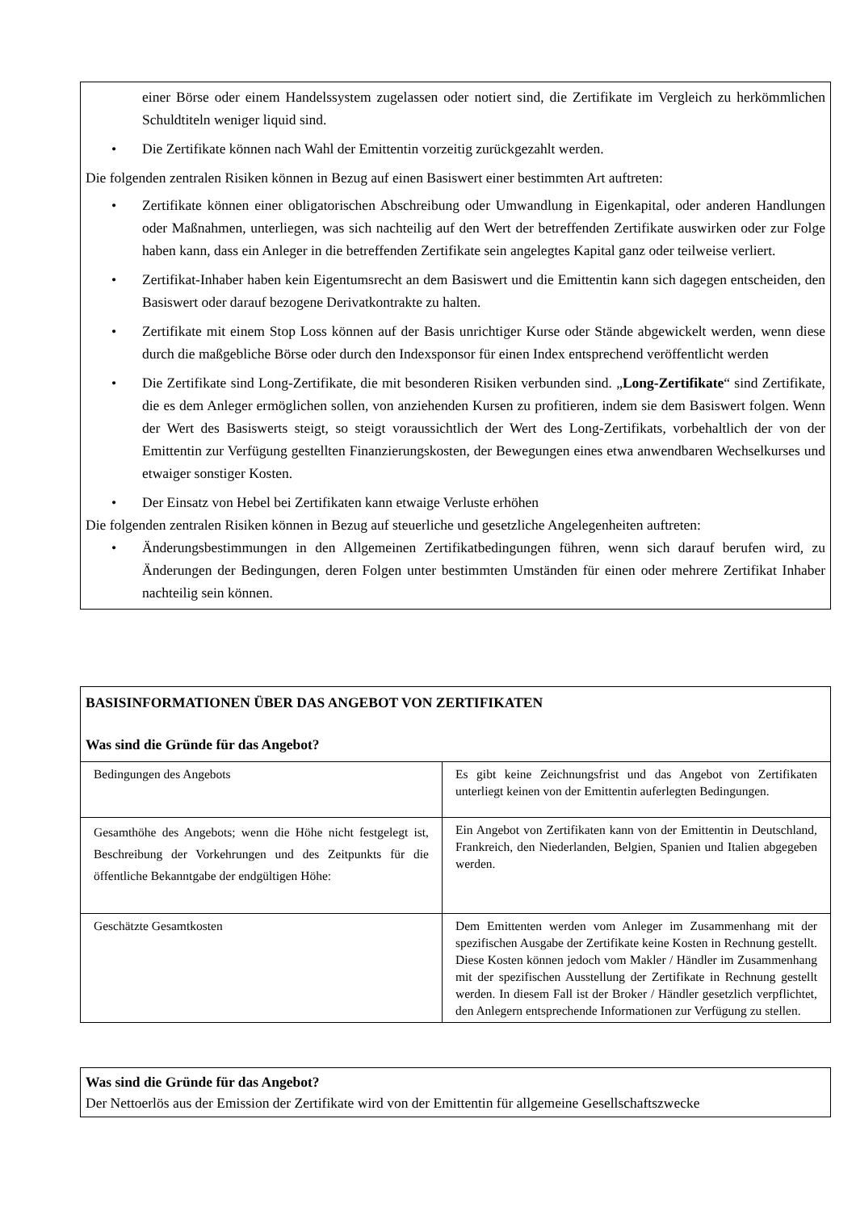einer Börse oder einem Handelssystem zugelassen oder notiert sind, die Zertifikate im Vergleich zu herkömmlichen Schuldtiteln weniger liquid sind.
• Die Zertifikate können nach Wahl der Emittentin vorzeitig zurückgezahlt werden.
Die folgenden zentralen Risiken können in Bezug auf einen Basiswert einer bestimmten Art auftreten:
• Zertifikate können einer obligatorischen Abschreibung oder Umwandlung in Eigenkapital, oder anderen Handlungen oder Maßnahmen, unterliegen, was sich nachteilig auf den Wert der betreffenden Zertifikate auswirken oder zur Folge haben kann, dass ein Anleger in die betreffenden Zertifikate sein angelegtes Kapital ganz oder teilweise verliert.
• Zertifikat-Inhaber haben kein Eigentumsrecht an dem Basiswert und die Emittentin kann sich dagegen entscheiden, den Basiswert oder darauf bezogene Derivatkontrakte zu halten.
• Zertifikate mit einem Stop Loss können auf der Basis unrichtiger Kurse oder Stände abgewickelt werden, wenn diese durch die maßgebliche Börse oder durch den Indexsponsor für einen Index entsprechend veröffentlicht werden
• Die Zertifikate sind Long-Zertifikate, die mit besonderen Risiken verbunden sind. „Long-Zertifikate“ sind Zertifikate, die es dem Anleger ermöglichen sollen, von anziehenden Kursen zu profitieren, indem sie dem Basiswert folgen. Wenn der Wert des Basiswerts steigt, so steigt voraussichtlich der Wert des Long-Zertifikats, vorbehaltlich der von der Emittentin zur Verfügung gestellten Finanzierungskosten, der Bewegungen eines etwa anwendbaren Wechselkurses und etwaiger sonstiger Kosten.
• Der Einsatz von Hebel bei Zertifikaten kann etwaige Verluste erhöhen
Die folgenden zentralen Risiken können in Bezug auf steuerliche und gesetzliche Angelegenheiten auftreten:
• Änderungsbestimmungen in den Allgemeinen Zertifikatbedingungen führen, wenn sich darauf berufen wird, zu Änderungen der Bedingungen, deren Folgen unter bestimmten Umständen für einen oder mehrere Zertifikat Inhaber nachteilig sein können.
BASISINFORMATIONEN ÜBER DAS ANGEBOT VON ZERTIFIKATEN
Was sind die Gründe für das Angebot?
| Bedingungen des Angebots | Es gibt keine Zeichnungsfrist und das Angebot von Zertifikaten unterliegt keinen von der Emittentin auferlegten Bedingungen. |
| Gesamthöhe des Angebots; wenn die Höhe nicht festgelegt ist, Beschreibung der Vorkehrungen und des Zeitpunkts für die öffentliche Bekanntgabe der endgültigen Höhe: | Ein Angebot von Zertifikaten kann von der Emittentin in Deutschland, Frankreich, den Niederlanden, Belgien, Spanien und Italien abgegeben werden. |
| Geschätzte Gesamtkosten | Dem Emittenten werden vom Anleger im Zusammenhang mit der spezifischen Ausgabe der Zertifikate keine Kosten in Rechnung gestellt. Diese Kosten können jedoch vom Makler / Händler im Zusammenhang mit der spezifischen Ausstellung der Zertifikate in Rechnung gestellt werden. In diesem Fall ist der Broker / Händler gesetzlich verpflichtet, den Anlegern entsprechende Informationen zur Verfügung zu stellen. |
Was sind die Gründe für das Angebot?
Der Nettoerlös aus der Emission der Zertifikate wird von der Emittentin für allgemeine Gesellschaftszwecke